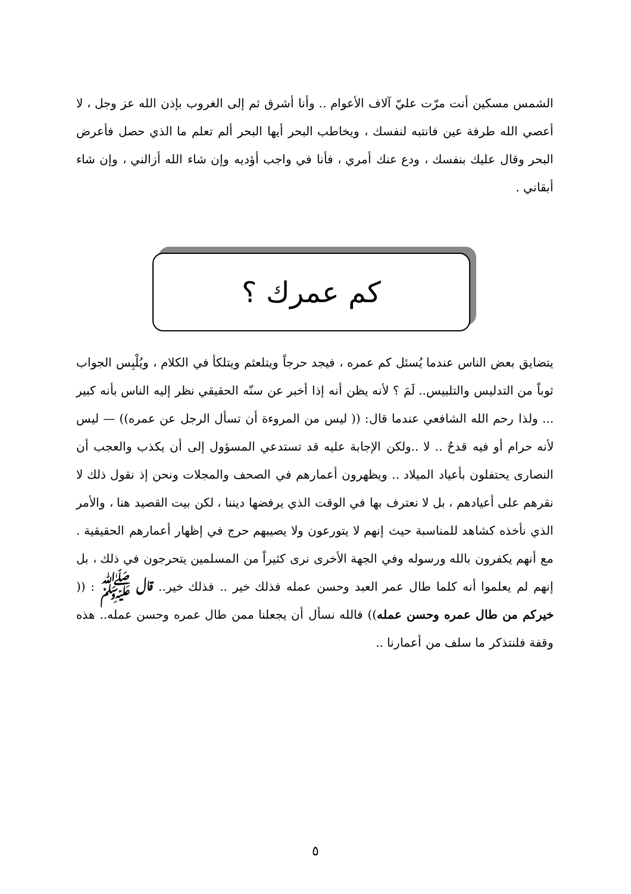الشمس مسكين أنت مرّت عليّ آلاف الأعوام .. وأنا أشرق ثم إلى الغروب بإذن الله عز وجل ، لا أعصي الله طرفة عين فانتبه لنفسك ، ويخاطب البحر أيها البحر ألم تعلم ما الذي حصل فأعرض البحر وقال عليك بنفسك ، ودع عنك أمري ، فأنا في واجب أؤديه وإن شاء الله أزالني ، وإن شاء أبقاني .
كم عمرك ؟
يتضايق بعض الناس عندما يُسئل كم عمره ، فيجد حرجاً ويتلعثم ويتلكأ في الكلام ، ويُلْبِس الجواب ثوباً من التدليس والتلبيس.. لَمَ ؟ لأنه يظن أنه إذا أخبر عن سنّه الحقيقي نظر إليه الناس بأنه كبير ... ولذا رحم الله الشافعي عندما قال: (( ليس من المروءة أن تسأل الرجل عن عمره)) — ليس لأنه حرام أو فيه قدحٌ .. لا ..ولكن الإجابة عليه قد تستدعي المسؤول إلى أن يكذب والعجب أن النصارى يحتفلون بأعياد الميلاد .. ويظهرون أعمارهم في الصحف والمجلات ونحن إذ نقول ذلك لا نقرهم على أعيادهم ، بل لا نعترف بها في الوقت الذي يرفضها ديننا ، لكن بيت القصيد هنا ، والأمر الذي نأخذه كشاهد للمناسبة حيث إنهم لا يتورعون ولا يصيبهم حرج في إظهار أعمارهم الحقيقية . مع أنهم يكفرون بالله ورسوله وفي الجهة الأخرى نرى كثيراً من المسلمين يتحرجون في ذلك ، بل إنهم لم يعلموا أنه كلما طال عمر العبد وحسن عمله فذلك خير .. فذلك خير.. قال ﷺ : (( خيركم من طال عمره وحسن عمله)) فالله نسأل أن يجعلنا ممن طال عمره وحسن عمله.. هذه وقفة فلنتذكر ما سلف من أعمارنا ..
٥